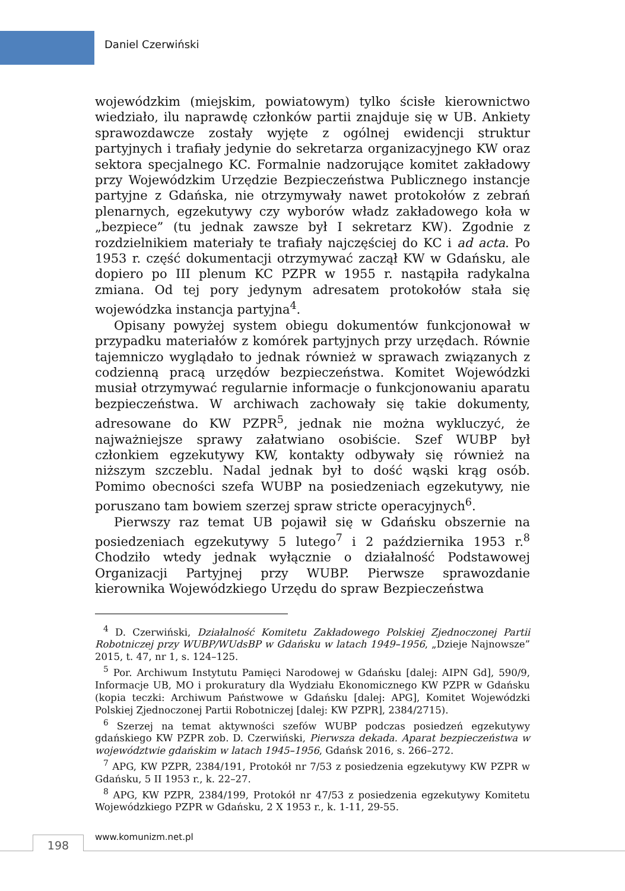Daniel Czerwiński
wojewódzkim (miejskim, powiatowym) tylko ścisłe kierownictwo wiedziało, ilu naprawdę członków partii znajduje się w UB. Ankiety sprawozdawcze zostały wyjęte z ogólnej ewidencji struktur partyjnych i trafiały jedynie do sekretarza organizacyjnego KW oraz sektora specjalnego KC. Formalnie nadzorujące komitet zakładowy przy Wojewódzkim Urzędzie Bezpieczeństwa Publicznego instancje partyjne z Gdańska, nie otrzymywały nawet protokołów z zebrań plenarnych, egzekutywy czy wyborów władz zakładowego koła w „bezpiece” (tu jednak zawsze był I sekretarz KW). Zgodnie z rozdzielnikiem materiały te trafiały najczęściej do KC i ad acta. Po 1953 r. część dokumentacji otrzymywać zaczął KW w Gdańsku, ale dopiero po III plenum KC PZPR w 1955 r. nastąpiła radykalna zmiana. Od tej pory jedynym adresatem protokołów stała się wojewódzka instancja partyjna<sup>4</sup>.
Opisany powyżej system obiegu dokumentów funkcjonował w przypadku materiałów z komórek partyjnych przy urzędach. Równie tajemniczo wyglądało to jednak również w sprawach związanych z codzienną pracą urzędów bezpieczeństwa. Komitet Wojewódzki musiał otrzymywać regularnie informacje o funkcjonowaniu aparatu bezpieczeństwa. W archiwach zachowały się takie dokumenty, adresowane do KW PZPR<sup>5</sup>, jednak nie można wykluczyć, że najważniejsze sprawy załatwiano osobiście. Szef WUBP był członkiem egzekutywy KW, kontakty odbywały się również na niższym szczeblu. Nadal jednak był to dość wąski krąg osób. Pomimo obecności szefa WUBP na posiedzeniach egzekutywy, nie poruszano tam bowiem szerzej spraw stricte operacyjnych<sup>6</sup>.
Pierwszy raz temat UB pojawił się w Gdańsku obszernie na posiedzeniach egzekutywy 5 lutego<sup>7</sup> i 2 października 1953 r.<sup>8</sup> Chodziło wtedy jednak wyłącznie o działalność Podstawowej Organizacji Partyjnej przy WUBP. Pierwsze sprawozdanie kierownika Wojewódzkiego Urzędu do spraw Bezpieczeństwa
<sup>4</sup> D. Czerwiński, Działalność Komitetu Zakładowego Polskiej Zjednoczonej Partii Robotniczej przy WUBP/WUdsBP w Gdańsku w latach 1949–1956, „Dzieje Najnowsze” 2015, t. 47, nr 1, s. 124–125.
<sup>5</sup> Por. Archiwum Instytutu Pamięci Narodowej w Gdańsku [dalej: AIPN Gd], 590/9, Informacje UB, MO i prokuratury dla Wydziału Ekonomicznego KW PZPR w Gdańsku (kopia teczki: Archiwum Państwowe w Gdańsku [dalej: APG], Komitet Wojewódzki Polskiej Zjednoczonej Partii Robotniczej [dalej: KW PZPR], 2384/2715).
<sup>6</sup> Szerzej na temat aktywności szefów WUBP podczas posiedzeń egzekutywy gdańskiego KW PZPR zob. D. Czerwiński, Pierwsza dekada. Aparat bezpieczeństwa w województwie gdańskim w latach 1945–1956, Gdańsk 2016, s. 266–272.
<sup>7</sup> APG, KW PZPR, 2384/191, Protokół nr 7/53 z posiedzenia egzekutywy KW PZPR w Gdańsku, 5 II 1953 r., k. 22–27.
<sup>8</sup> APG, KW PZPR, 2384/199, Protokół nr 47/53 z posiedzenia egzekutywy Komitetu Wojewódzkiego PZPR w Gdańsku, 2 X 1953 r., k. 1-11, 29-55.
198 www.komunizm.net.pl